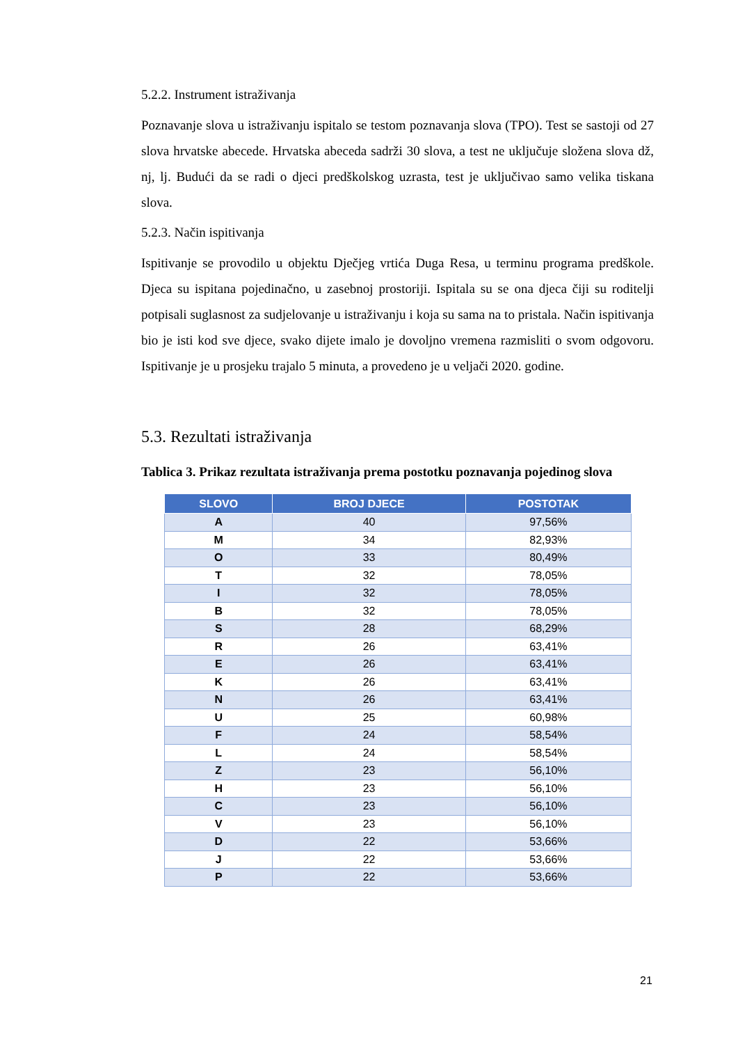5.2.2. Instrument istraživanja
Poznavanje slova u istraživanju ispitalo se testom poznavanja slova (TPO). Test se sastoji od 27 slova hrvatske abecede. Hrvatska abeceda sadrži 30 slova, a test ne uključuje složena slova dž, nj, lj. Budući da se radi o djeci predškolskog uzrasta, test je uključivao samo velika tiskana slova.
5.2.3. Način ispitivanja
Ispitivanje se provodilo u objektu Dječjeg vrtića Duga Resa, u terminu programa predškole. Djeca su ispitana pojedinačno, u zasebnoj prostoriji. Ispitala su se ona djeca čiji su roditelji potpisali suglasnost za sudjelovanje u istraživanju i koja su sama na to pristala. Način ispitivanja bio je isti kod sve djece, svako dijete imalo je dovoljno vremena razmisliti o svom odgovoru. Ispitivanje je u prosjeku trajalo 5 minuta, a provedeno je u veljači 2020. godine.
5.3. Rezultati istraživanja
Tablica 3. Prikaz rezultata istraživanja prema postotku poznavanja pojedinog slova
| SLOVO | BROJ DJECE | POSTOTAK |
| --- | --- | --- |
| A | 40 | 97,56% |
| M | 34 | 82,93% |
| O | 33 | 80,49% |
| T | 32 | 78,05% |
| I | 32 | 78,05% |
| B | 32 | 78,05% |
| S | 28 | 68,29% |
| R | 26 | 63,41% |
| E | 26 | 63,41% |
| K | 26 | 63,41% |
| N | 26 | 63,41% |
| U | 25 | 60,98% |
| F | 24 | 58,54% |
| L | 24 | 58,54% |
| Z | 23 | 56,10% |
| H | 23 | 56,10% |
| C | 23 | 56,10% |
| V | 23 | 56,10% |
| D | 22 | 53,66% |
| J | 22 | 53,66% |
| P | 22 | 53,66% |
21